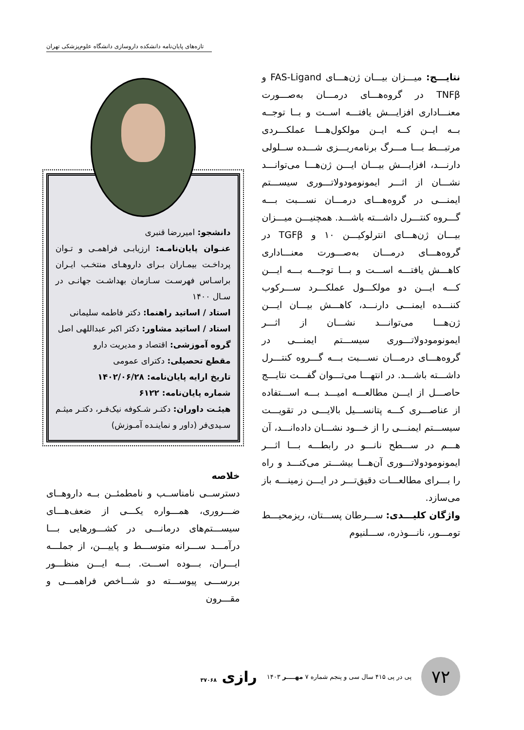تازه‌های پایان‌نامه دانشکده داروسازی دانشگاه علوم‌پزشکی تهران
نتایـــج: میـــزان بیـــان ژن‌هـــای FAS-Ligand و TNFβ در گروه‌هـــای درمـــان به‌صـــورت معنـــاداری افزایـــش یافتـــه اســت و بــا توجــه بــه ایــن کــه ایــن مولکول‌هـــا عملکـــردی مرتبـــط بـــا مـــرگ برنامه‌ریـــزی شـــده ســلولی دارنـــد، افزایـــش بیـــان ایـــن ژن‌هـــا می‌توانـــد نشـــان از اثـــر ایمونومودولاتـــوری سیســـتم ایمنـــی در گروه‌هـــای درمـــان نســـبت بـــه گـــروه کنتـــرل داشـــته باشـــد. همچنیـــن میـــزان بیـــان ژن‌هـــای انترلوکیـــن ۱۰ و TGFβ در گروه‌هـــای درمـــان به‌صـــورت معنـــاداری کاهـــش یافتـــه اســـت و بـــا توجـــه بـــه ایـــن کـــه ایـــن دو مولکـــول عملکـــرد ســـرکوب کننـــده ایمنـــی دارنـــد، کاهـــش بیـــان ایـــن ژن‌هـــا می‌توانـــد نشـــان از اثـــر ایمونومودولاتـــوری سیســـتم ایمنـــی در گروه‌هـــای درمـــان نســـبت بـــه گـــروه کنتـــرل داشـــته باشـــد. در انتهـــا می‌تـــوان گفـــت نتایـــج حاصـــل از ایـــن مطالعـــه امیـــد بـــه اســـتفاده از عناصـــری کـــه پتانســـیل بالایـــی در تقویـــت سیســـتم ایمنـــی را از خـــود نشـــان داده‌انـــد، آن هـــم در ســـطح نانـــو در رابطـــه بـــا اثـــر ایمونومودولاتـــوری آن‌هـــا بیشـــتر می‌کنـــد و راه را بـــرای مطالعـــات دقیق‌تـــر در ایـــن زمینـــه باز می‌سازد.
واژگان کلیـــدی: ســـرطان پســـتان، ریزمحیـــط تومـــور، نانـــوذره، ســـلنیوم
دانشجو: امیررضا قنبری
عنـوان پایان‌نامـه: ارزیابـی فراهمـی و تـوان پرداخـت بیمـاران بـرای داروهـای منتخـب ایـران براسـاس فهرسـت سـازمان بهداشـت جهانـی در سـال ۱۴۰۰
استاد / اساتید راهنما: دکتر فاطمه سلیمانی
استاد / اساتید مشاور: دکتر اکبر عبداللهی اصل
گروه آموزشی: اقتصاد و مدیریت دارو
مقطع تحصیلی: دکترای عمومی
تاریخ ارایه پایان‌نامه: ۱۴۰۲/۰۶/۲۸
شماره پایان‌نامه: ۶۱۲۲
هیئـت داوران: دکتـر شـکوفه نیک‌فـر، دکتـر میثـم سـیدی‌فر (داور و نماینـده آمـوزش)
خلاصه
دسترســی نامناســب و نامطمئــن بــه داروهــای ضـــروری، همـــواره یکـــی از ضعف‌هـــای سیســـتم‌های درمانـــی در کشـــورهایی بـــا درآمـــد ســـرانه متوســـط و پاییـــن، از جملـــه ایـــران، بـــوده اســـت. بـــه ایـــن منظـــور بررســـی پیوســـته دو شـــاخص فراهمـــی و مقـــرون
۷۲
پی در پی ۴۱۵ سال سی و پنجم شماره ۷ مهــــر ۱۴۰۳
رازی ۳۷۰۶۸